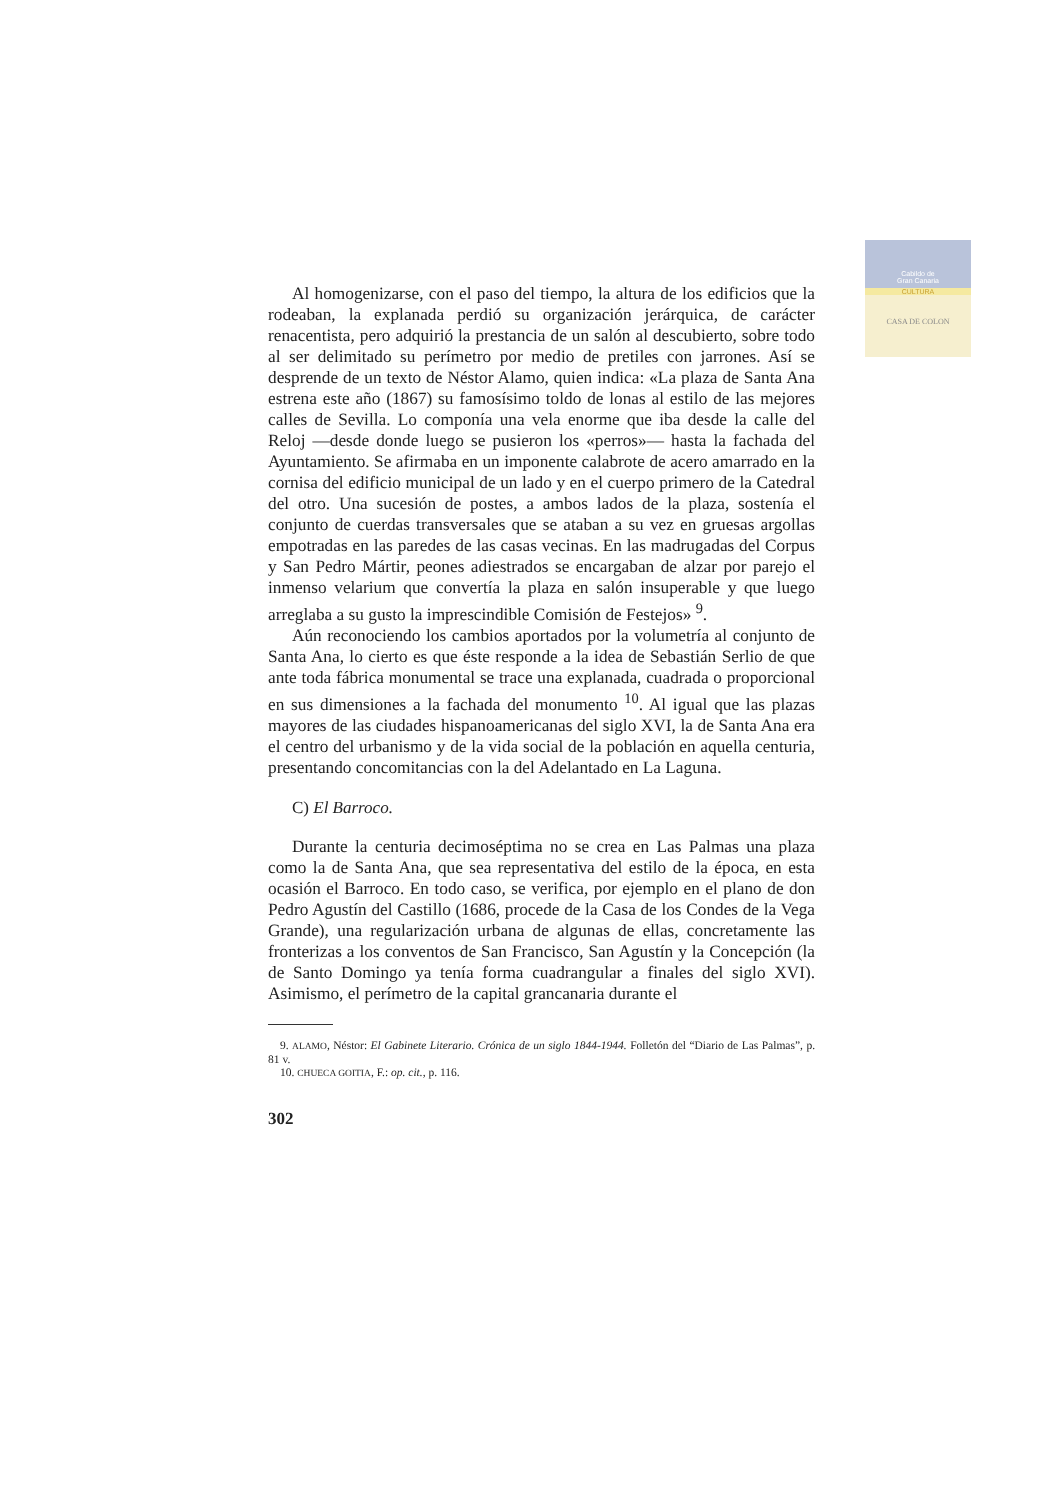Cabildo de
Gran Canaria
CULTURA
CASA DE COLON
Al homogenizarse, con el paso del tiempo, la altura de los edificios que la rodeaban, la explanada perdió su organización jerárquica, de carácter renacentista, pero adquirió la prestancia de un salón al descubierto, sobre todo al ser delimitado su perímetro por medio de pretiles con jarrones. Así se desprende de un texto de Néstor Alamo, quien indica: «La plaza de Santa Ana estrena este año (1867) su famosísimo toldo de lonas al estilo de las mejores calles de Sevilla. Lo componía una vela enorme que iba desde la calle del Reloj —desde donde luego se pusieron los «perros»— hasta la fachada del Ayuntamiento. Se afirmaba en un imponente calabrote de acero amarrado en la cornisa del edificio municipal de un lado y en el cuerpo primero de la Catedral del otro. Una sucesión de postes, a ambos lados de la plaza, sostenía el conjunto de cuerdas transversales que se ataban a su vez en gruesas argollas empotradas en las paredes de las casas vecinas. En las madrugadas del Corpus y San Pedro Mártir, peones adiestrados se encargaban de alzar por parejo el inmenso velarium que convertía la plaza en salón insuperable y que luego arreglaba a su gusto la imprescindible Comisión de Festejos» <sup>9</sup>.
Aún reconociendo los cambios aportados por la volumetría al conjunto de Santa Ana, lo cierto es que éste responde a la idea de Sebastián Serlio de que ante toda fábrica monumental se trace una explanada, cuadrada o proporcional en sus dimensiones a la fachada del monumento <sup>10</sup>. Al igual que las plazas mayores de las ciudades hispanoamericanas del siglo XVI, la de Santa Ana era el centro del urbanismo y de la vida social de la población en aquella centuria, presentando concomitancias con la del Adelantado en La Laguna.
C) El Barroco.
Durante la centuria decimoséptima no se crea en Las Palmas una plaza como la de Santa Ana, que sea representativa del estilo de la época, en esta ocasión el Barroco. En todo caso, se verifica, por ejemplo en el plano de don Pedro Agustín del Castillo (1686, procede de la Casa de los Condes de la Vega Grande), una regularización urbana de algunas de ellas, concretamente las fronterizas a los conventos de San Francisco, San Agustín y la Concepción (la de Santo Domingo ya tenía forma cuadrangular a finales del siglo XVI). Asimismo, el perímetro de la capital grancanaria durante el
9. ALAMO, Néstor: El Gabinete Literario. Crónica de un siglo 1844-1944. Folletón del “Diario de Las Palmas”, p. 81 v.
10. CHUECA GOITIA, F.: op. cit., p. 116.
302